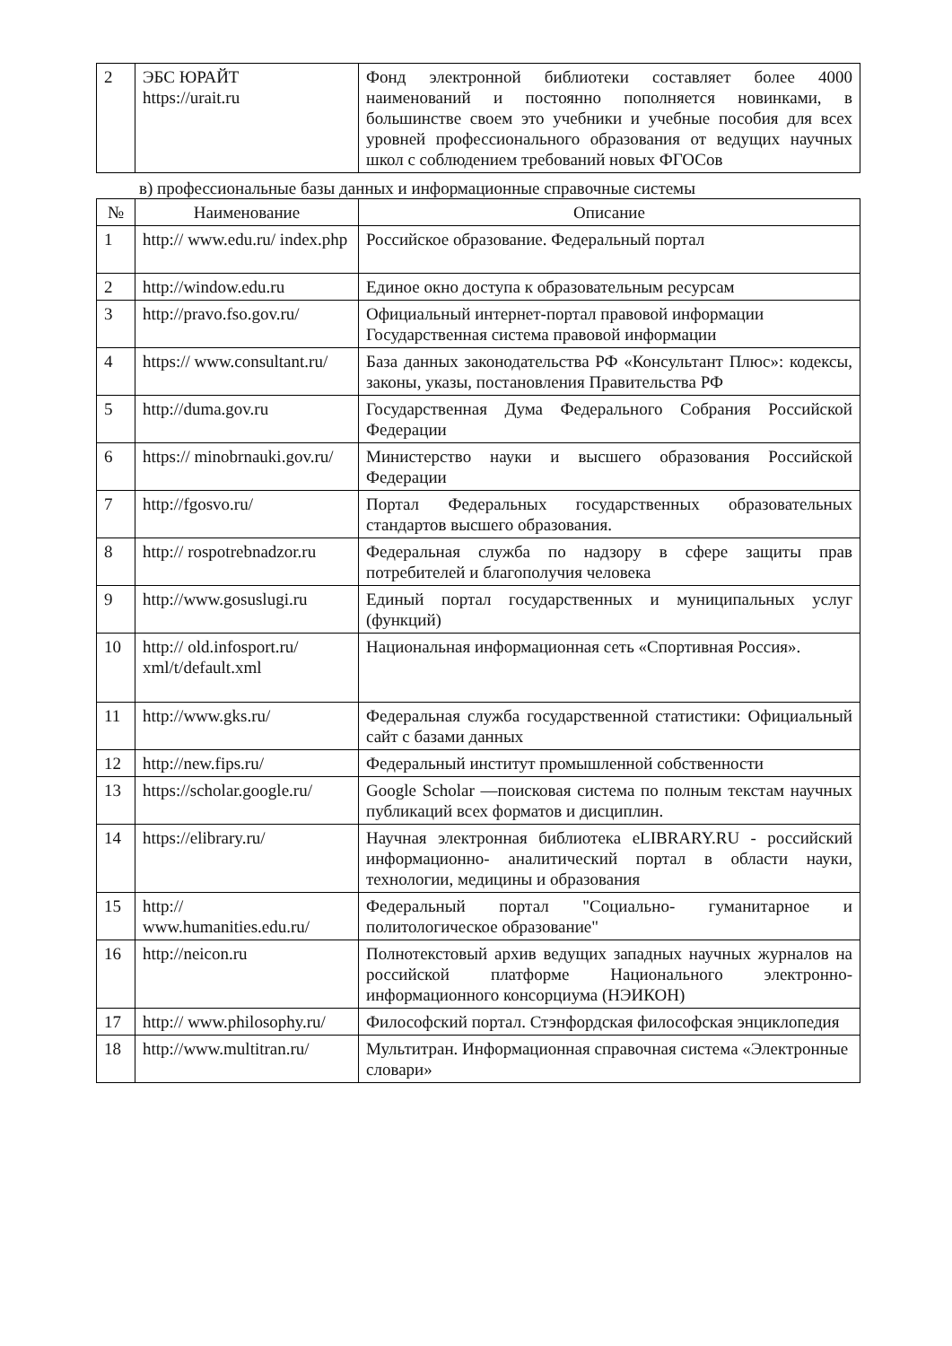| 2 | ЭБС ЮРАЙТ https://urait.ru | Фонд электронной библиотеки составляет более 4000 наименований и постоянно пополняется новинками, в большинстве своем это учебники и учебные пособия для всех уровней профессионального образования от ведущих научных школ с соблюдением требований новых ФГОСов |
в) профессиональные базы данных и информационные справочные системы
| № | Наименование | Описание |
| --- | --- | --- |
| 1 | http:// www.edu.ru/ index.php | Российское образование. Федеральный портал |
| 2 | http://window.edu.ru | Единое окно доступа к образовательным ресурсам |
| 3 | http://pravo.fso.gov.ru/ | Официальный интернет-портал правовой информации Государственная система правовой информации |
| 4 | https:// www.consultant.ru/ | База данных законодательства РФ «Консультант Плюс»: кодексы, законы, указы, постановления Правительства РФ |
| 5 | http://duma.gov.ru | Государственная Дума Федерального Собрания Российской Федерации |
| 6 | https:// minobrnauki.gov.ru/ | Министерство науки и высшего образования Российской Федерации |
| 7 | http://fgosvo.ru/ | Портал Федеральных государственных образовательных стандартов высшего образования. |
| 8 | http:// rospotrebnadzor.ru | Федеральная служба по надзору в сфере защиты прав потребителей и благополучия человека |
| 9 | http://www.gosuslugi.ru | Единый портал государственных и муниципальных услуг (функций) |
| 10 | http:// old.infosport.ru/ xml/t/default.xml | Национальная информационная сеть «Спортивная Россия». |
| 11 | http://www.gks.ru/ | Федеральная служба государственной статистики: Официальный сайт с базами данных |
| 12 | http://new.fips.ru/ | Федеральный институт промышленной собственности |
| 13 | https://scholar.google.ru/ | Google Scholar —поисковая система по полным текстам научных публикаций всех форматов и дисциплин. |
| 14 | https://elibrary.ru/ | Научная электронная библиотека eLIBRARY.RU - российский информационно- аналитический портал в области науки, технологии, медицины и образования |
| 15 | http:// www.humanities.edu.ru/ | Федеральный портал "Социально- гуманитарное и политологическое образование" |
| 16 | http://neicon.ru | Полнотекстовый архив ведущих западных научных журналов на российской платформе Национального электронно- информационного консорциума (НЭИКОН) |
| 17 | http:// www.philosophy.ru/ | Философский портал. Стэнфордская философская энциклопедия |
| 18 | http://www.multitran.ru/ | Мультитран. Информационная справочная система «Электронные словари» |